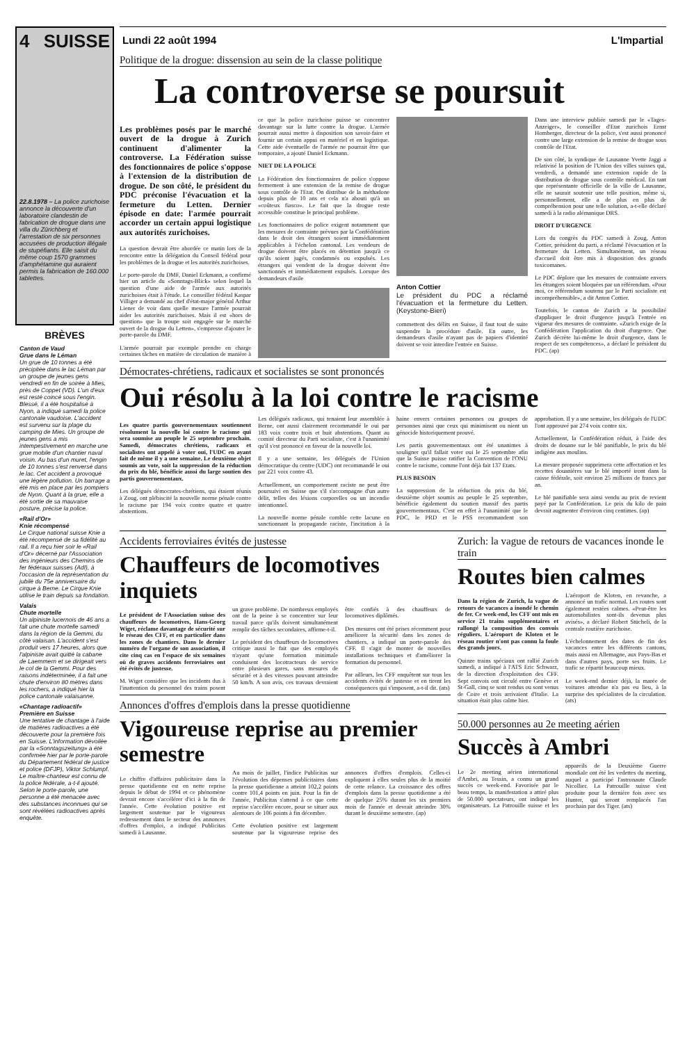4 SUISSE
22.8.1978 – La police zurichoise annonce la découverte d'un laboratoire clandestin de fabrication de drogue dans une villa du Zürichberg et l'arrestation de six personnes accusées de production illégale de stupéfiants. Elle saisit du même coup 1570 grammes d'amphétamine qui auraient permis la fabrication de 160.000 tablettes.
BRÈVES
Canton de Vaud
Grue dans le Léman
Un grue de 10 tonnes a été précipitée dans le lac Léman par un groupe de jeunes gens vendredi en fin de soirée à Mies, près de Coppet (VD). L'un d'eux est resté coincé sous l'engin. Blessé, il a été hospitalisé à Nyon, a indiqué samedi la police cantonale vaudoise. L'accident est survenu sur la plage du camping de Mies. Un groupe de jeunes gens a mis intempestivement en marche une grue mobile d'un chantier naval voisin. Au bas d'un muret, l'engin de 10 tonnes s'est renversé dans le lac. Cet accident a provoqué une légère pollution. Un barrage a été mis en place par les pompiers de Nyon. Quant à la grue, elle a été sortie de sa mauvaise posture, précise la police.
«Rail d'Or»
Knie récompensé
Le Cirque national suisse Knie a été récompensé de sa fidélité au rail. Il a reçu hier soir le «Rail d'Or» décerné par l'Association des ingénieurs des Chemins de fer fédéraux suisses (AdI), à l'occasion de la représentation du jubilé du 75e anniversaire du cirque à Berne. Le Cirque Knie utilise le train depuis sa fondation.
Valais
Chute mortelle
Un alpiniste lucernois de 46 ans a fait une chute mortelle samedi dans la région de la Gemmi, du côté valaisan. L'accident s'est produit vers 17 heures, alors que l'alpiniste avait quitté la cabane de Laemmern et se dirigeait vers le col de la Gemmi. Pour des raisons indéterminée, il a fait une chute d'environ 80 mètres dans les rochers, a indiqué hier la police cantonale valaisanne.
«Chantage radioactif»
Première en Suisse
Une tentative de chantage à l'aide de matières radioactives a été découverte pour la première fois en Suisse. L'information dévoilée par la «Sonntagszeitung» a été confirmée hier par le porte-parole du Département fédéral de justice et police (DFJP), Viktor Schlumpf. Le maître-chanteur est connu de la police fédérale, a-t-il ajouté. Selon le porte-parole, une personne a été menacée avec des substances inconnues qui se sont révélées radioactives après enquête.
Lundi 22 août 1994 L'Impartial
Politique de la drogue: dissension au sein de la classe politique
La controverse se poursuit
Les problèmes posés par le marché ouvert de la drogue à Zurich continuent d'alimenter la controverse. La Fédération suisse des fonctionnaires de police s'oppose à l'extension de la distribution de drogue. De son côté, le président du PDC préconise l'évacuation et la fermeture du Letten. Dernier épisode en date: l'armée pourrait accorder un certain appui logistique aux autorités zurichoises.
La question devrait être abordée ce matin lors de la rencontre entre la délégation du Conseil fédéral pour les problèmes de la drogue et les autorités zurichoises.
Le porte-parole du DMF, Daniel Eckmann, a confirmé hier un article du «Sonntags-Blick» selon lequel la question d'une aide de l'armée aux autorités zurichoises était à l'étude. Le conseiller fédéral Kaspar Villiger a demandé au chef d'état-major général Arthur Liener de voir dans quelle mesure l'armée pourrait aider les autorités zurichoises. Mais il est «hors de question» que la troupe soit engagée sur le marché ouvert de la drogue du Letten», s'empresse d'ajouter le porte-parole du DMF.
L'armée pourrait par exemple prendre en charge certaines tâches en matière de circulation de manière à ce que la police zurichoise puisse se concentrer davantage sur la lutte contre la drogue. L'armée pourrait aussi mettre à disposition son savoir-faire et fournir un certain appui en matériel et en logistique. Cette aide éventuelle de l'armée ne pourrait être que temporaire, a ajouté Daniel Eckmann.
NIET DE LA POLICE
La Fédération des fonctionnaires de police s'oppose fermement à une extension de la remise de drogue sous contrôle de l'Etat. On distribue de la méthadone depuis plus de 10 ans et cela n'a abouti qu'à un «coûteux fiasco». Le fait que la drogue reste accessible constitue le principal problème.
Les fonctionnaires de police exigent notamment que les mesures de contrainte prévues par la Confédération dans le droit des étrangers soient immédiatement applicables à l'échelon cantonal. Les vendeurs de drogue doivent être placés en détention jusqu'à ce qu'ils soient jugés, condamnés ou expulsés. Les étrangers qui vendent de la drogue doivent être sanctionnés et immédiatement expulsés. Lorsque des demandeurs d'asile
Anton Cottier
Le président du PDC a réclamé l'évacuation et la fermeture du Letten. (Keystone-Bieri)
commettent des délits en Suisse, il faut tout de suite suspendre la procédure d'asile. En outre, les demandeurs d'asile n'ayant pas de papiers d'identité doivent se voir interdire l'entrée en Suisse.
Dans une interview publiée samedi par le «Tages-Anzeiger», le conseiller d'Etat zurichois Ernst Homberger, directeur de la police, s'est aussi prononcé contre une large extension de la remise de drogue sous contrôle de l'Etat.
De son côté, la syndique de Lausanne Yvette Jaggi a relativisé la position de l'Union des villes suisses qui, vendredi, a demandé une extension rapide de la distribution de drogue sous contrôle médical. En tant que représentante officielle de la ville de Lausanne, elle ne saurait soutenir une telle position, même si, personnellement, elle a de plus en plus de compréhension pour une telle solution, a-t-elle déclaré samedi à la radio alémanique DRS.
DROIT D'URGENCE
Lors du congrès du PDC samedi à Zoug, Anton Cottier, président du parti, a réclamé l'évacuation et la fermeture du Letten. Simultanément, un réseau d'accueil doit être mis à disposition des grands toxicomanes.
Le PDC déplore que les mesures de contrainte envers les étrangers soient bloquées par un référendum. «Pour moi, ce référendum soutenu par le Parti socialiste est incompréhensible», a dit Anton Cottier.
Toutefois, le canton de Zurich a la possibilité d'appliquer le droit d'urgence jusqu'à l'entrée en vigueur des mesures de contrainte. «Zurich exige de la Confédération l'application du droit d'urgence. Que Zurich décrète lui-même le droit d'urgence, dans le respect de ses compétences», a déclaré le président du PDC. (ap)
Démocrates-chrétiens, radicaux et socialistes se sont prononcés
Oui résolu à la loi contre le racisme
Les quatre partis gouvernementaux soutiennent résolument la nouvelle loi contre le racisme qui sera soumise au peuple le 25 septembre prochain. Samedi, démocrates chrétiens, radicaux et socialistes ont appelé à voter oui, l'UDC en ayant fait de même il y a une semaine. Le deuxième objet soumis au vote, soit la suppression de la réduction du prix du blé, bénéficie aussi du large soutien des partis gouvernementaux.
Les délégués démocrates-chrétiens, qui étaient réunis à Zoug, ont plébiscité la nouvelle norme pénale contre le racisme par 194 voix contre quatre et quatre abstentions.
Les délégués radicaux, qui tenaient leur assemblée à Berne, ont aussi clairement recommandé le oui par 183 voix contre trois et huit abstentions. Quant au comité directeur du Parti socialiste, c'est à l'unanimité qu'il s'est prononcé en faveur de la nouvelle loi.
Il y a une semaine, les délégués de l'Union démocratique du centre (UDC) ont recommandé le oui par 221 voix contre 43.
Actuellement, un comportement raciste ne peut être poursuivi en Suisse que s'il s'accompagne d'un autre délit, telles des lésions corporelles ou un incendie intentionnel.
La nouvelle norme pénale comble cette lacune en sanctionnant la propagande raciste, l'incitation à la haine envers certaines personnes ou groupes de personnes ainsi que ceux qui minimisent ou nient un génocide historiquement prouvé.
Les partis gouvernementaux ont été unanimes à souligner qu'il fallait voter oui le 25 septembre afin que la Suisse puisse ratifier la Convention de l'ONU contre le racisme, comme l'ont déjà fait 137 Etats.
PLUS BESOIN
La suppression de la réduction du prix du blé, deuxième objet soumis au peuple le 25 septembre, bénéficie également du soutien massif des partis gouvernementaux. C'est en effet à l'unanimité que le PDC, le PRD et le PSS recommandent son approbation. Il y a une semaine, les délégués de l'UDC l'ont approuvé par 274 voix contre six.
Actuellement, la Confédération réduit, à l'aide des droits de douane sur le blé panifiable, le prix du blé indigène aux moulins.
La mesure proposée supprimera cette affectation et les recettes douanières sur le blé importé iront dans la caisse fédérale, soit environ 25 millions de francs par an.
Le blé panifiable sera ainsi vendu au prix de revient payé par la Confédération. Le prix du kilo de pain devrait augmenter d'environ cinq centimes. (ap)
Accidents ferroviaires évités de justesse
Chauffeurs de locomotives inquiets
Le président de l'Association suisse des chauffeurs de locomotives, Hans-Georg Wiget, réclame davantage de sécurité sur le réseau des CFF, et en particulier dans les zones de chantiers. Dans le dernier numéro de l'organe de son association, il cite cinq cas en l'espace de six semaines où de graves accidents ferroviaires ont été évités de justesse.
M. Wiget considère que les incidents dus à l'inattention du personnel des trains posent un grave problème. De nombreux employés ont de la peine à se concentrer sur leur travail parce qu'ils doivent simultanément remplir des tâches secondaires, affirme-t-il.
Le président des chauffeurs de locomotives critique aussi le fait que des employés n'ayant qu'une formation minimale conduisent des locotracteurs de service entre plusieurs gares, sans mesures de sécurité et à des vitesses pouvant atteindre 50 km/h. A son avis, ces travaux devraient être confiés à des chauffeurs de locomotives diplômés.
Des mesures ont été prises récemment pour améliorer la sécurité dans les zones de chantiers, a indiqué un porte-parole des CFF. Il s'agit de monter de nouvelles installations techniques et d'améliorer la formation du personnel.
Par ailleurs, les CFF enquêtent sur tous les accidents évités de justesse et en tirent les conséquences qui s'imposent, a-t-il dit. (ats)
Annonces d'offres d'emplois dans la presse quotidienne
Vigoureuse reprise au premier semestre
Le chiffre d'affaires publicitaire dans la presse quotidienne est en nette reprise depuis le début de 1994 et ce phénomène devrait encore s'accélérer d'ici à la fin de l'année. Cette évolution positive est largement soutenue par le vigoureux redressement dans le secteur des annonces d'offres d'emploi, a indiqué Publicitas samedi à Lausanne.
Au mois de juillet, l'indice Publicitas sur l'évolution des dépenses publicitaires dans la presse quotidienne a atteint 102,2 points contre 101,4 points en juin. Pour la fin de l'année, Publicitas s'attend à ce que cette reprise s'accélère encore, pour se situer aux alentours de 106 points à fin décembre.
Cette évolution positive est largement soutenue par la vigoureuse reprise des annonces d'offres d'emplois. Celles-ci expliquent à elles seules plus de la moitié de cette relance. La croissance des offres d'emplois dans la presse quotidienne a été de quelque 25% durant les six premiers mois de l'année et devrait atteindre 30% durant le deuxième semestre. (ap)
Zurich: la vague de retours de vacances inonde le train
Routes bien calmes
Dans la région de Zurich, la vague de retours de vacances a inondé le chemin de fer. Ce week-end, les CFF ont mis en service 21 trains supplémentaires et rallongé la composition des convois réguliers. L'aéroport de Kloten et le réseau routier n'ont pas connu la foule des grands jours.
Quinze trains spéciaux ont rallié Zurich samedi, a indiqué à l'ATS Eric Schwarz, de la direction d'exploitation des CFF. Sept convois ont circulé entre Genève et St-Gall, cinq se sont rendus ou sont venus de Coire et trois arrivaient d'Italie. La situation était plus calme hier.
L'aéroport de Kloten, en revanche, a annoncé un trafic normal. Les routes sont également restées calmes. «Peut-être les automobilistes sont-ils devenus plus avisés», a déclaré Robert Stücheli, de la centrale routière zurichoise.
L'échelonnement des dates de fin des vacances entre les différents cantons, mais aussi en Allemagne, aux Pays-Bas et dans d'autres pays, porte ses fruits. Le trafic se répartit beaucoup mieux.
Le week-end dernier déjà, la marée de voitures attendue n'a pas eu lieu, à la surprise des spécialistes de la circulation. (ats)
50.000 personnes au 2e meeting aérien
Succès à Ambri
Le 2e meeting aérien international d'Ambri, au Tessin, a connu un grand succès ce week-end. Favorisée par le beau temps, la manifestation a attiré plus de 50.000 spectateurs, ont indiqué les organisateurs. La Patrouille suisse et les appareils de la Deuxième Guerre mondiale ont été les vedettes du meeting, auquel a participé l'astronaute Claude Nicollier. La Patrouille suisse s'est produite pour la dernière fois avec ses Hunter, qui seront remplacés l'an prochain par des Tiger. (ats)